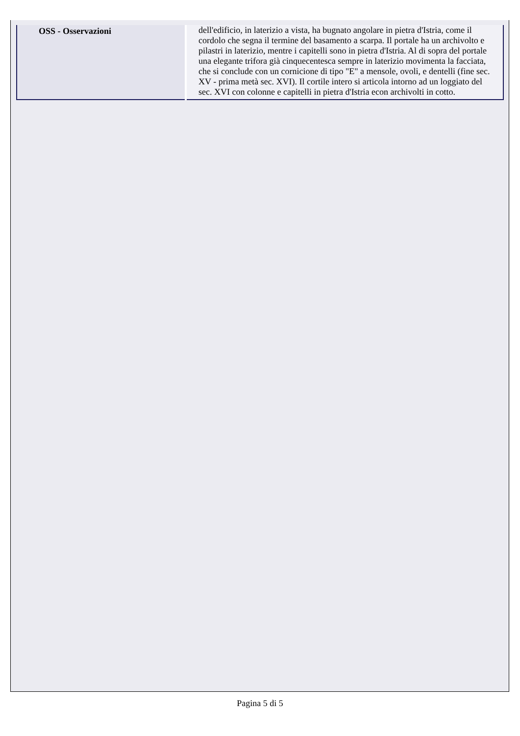| OSS - Osservazioni | dell'edificio, in laterizio a vista, ha bugnato angolare in pietra d'Istria, come il cordolo che segna il termine del basamento a scarpa. Il portale ha un archivolto e pilastri in laterizio, mentre i capitelli sono in pietra d'Istria. Al di sopra del portale una elegante trifora già cinquecentesca sempre in laterizio movimenta la facciata, che si conclude con un cornicione di tipo "E" a mensole, ovoli, e dentelli (fine sec. XV - prima metà sec. XVI). Il cortile intero si articola intorno ad un loggiato del sec. XVI con colonne e capitelli in pietra d'Istria econ archivolti in cotto. |
Pagina 5 di 5